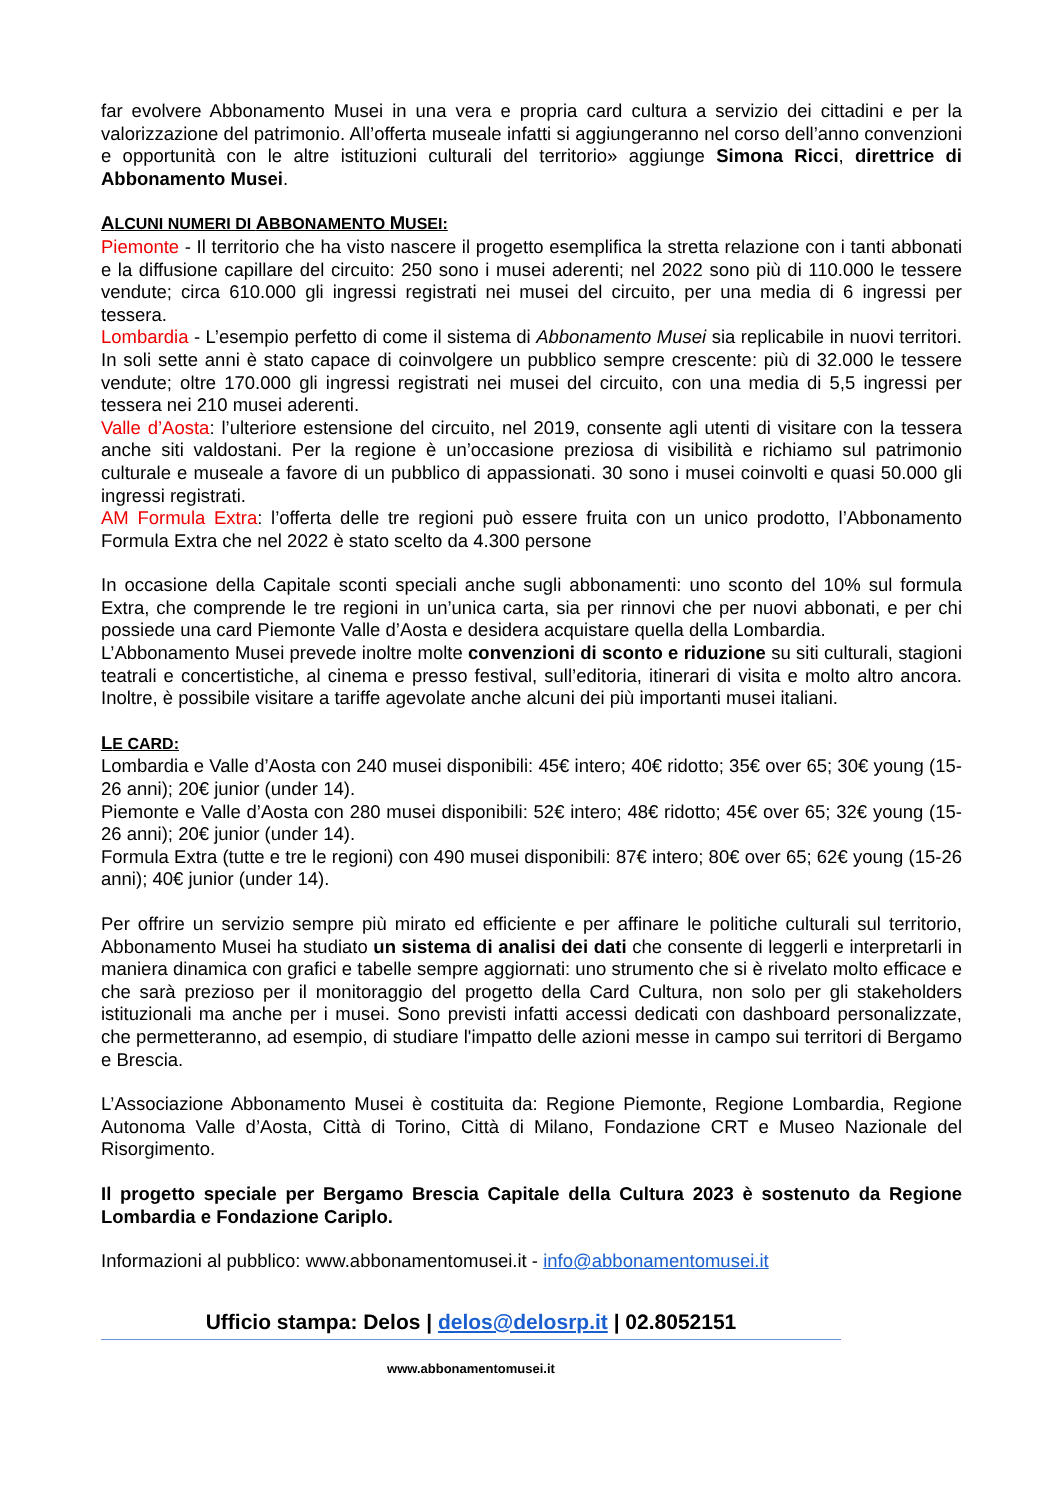far evolvere Abbonamento Musei in una vera e propria card cultura a servizio dei cittadini e per la valorizzazione del patrimonio. All’offerta museale infatti si aggiungeranno nel corso dell’anno convenzioni e opportunità con le altre istituzioni culturali del territorio» aggiunge Simona Ricci, direttrice di Abbonamento Musei.
ALCUNI NUMERI DI ABBONAMENTO MUSEI:
Piemonte - Il territorio che ha visto nascere il progetto esemplifica la stretta relazione con i tanti abbonati e la diffusione capillare del circuito: 250 sono i musei aderenti; nel 2022 sono più di 110.000 le tessere vendute; circa 610.000 gli ingressi registrati nei musei del circuito, per una media di 6 ingressi per tessera.
Lombardia - L’esempio perfetto di come il sistema di Abbonamento Musei sia replicabile in nuovi territori. In soli sette anni è stato capace di coinvolgere un pubblico sempre crescente: più di 32.000 le tessere vendute; oltre 170.000 gli ingressi registrati nei musei del circuito, con una media di 5,5 ingressi per tessera nei 210 musei aderenti.
Valle d’Aosta: l’ulteriore estensione del circuito, nel 2019, consente agli utenti di visitare con la tessera anche siti valdostani. Per la regione è un’occasione preziosa di visibilità e richiamo sul patrimonio culturale e museale a favore di un pubblico di appassionati. 30 sono i musei coinvolti e quasi 50.000 gli ingressi registrati.
AM Formula Extra: l’offerta delle tre regioni può essere fruita con un unico prodotto, l’Abbonamento Formula Extra che nel 2022 è stato scelto da 4.300 persone
In occasione della Capitale sconti speciali anche sugli abbonamenti: uno sconto del 10% sul formula Extra, che comprende le tre regioni in un’unica carta, sia per rinnovi che per nuovi abbonati, e per chi possiede una card Piemonte Valle d’Aosta e desidera acquistare quella della Lombardia.
L’Abbonamento Musei prevede inoltre molte convenzioni di sconto e riduzione su siti culturali, stagioni teatrali e concertistiche, al cinema e presso festival, sull’editoria, itinerari di visita e molto altro ancora. Inoltre, è possibile visitare a tariffe agevolate anche alcuni dei più importanti musei italiani.
LE CARD:
Lombardia e Valle d’Aosta con 240 musei disponibili: 45€ intero; 40€ ridotto; 35€ over 65; 30€ young (15-26 anni); 20€ junior (under 14).
Piemonte e Valle d’Aosta con 280 musei disponibili: 52€ intero; 48€ ridotto; 45€ over 65; 32€ young (15-26 anni); 20€ junior (under 14).
Formula Extra (tutte e tre le regioni) con 490 musei disponibili: 87€ intero; 80€ over 65; 62€ young (15-26 anni); 40€ junior (under 14).
Per offrire un servizio sempre più mirato ed efficiente e per affinare le politiche culturali sul territorio, Abbonamento Musei ha studiato un sistema di analisi dei dati che consente di leggerli e interpretarli in maniera dinamica con grafici e tabelle sempre aggiornati: uno strumento che si è rivelato molto efficace e che sarà prezioso per il monitoraggio del progetto della Card Cultura, non solo per gli stakeholders istituzionali ma anche per i musei. Sono previsti infatti accessi dedicati con dashboard personalizzate, che permetteranno, ad esempio, di studiare l'impatto delle azioni messe in campo sui territori di Bergamo e Brescia.
L’Associazione Abbonamento Musei è costituita da: Regione Piemonte, Regione Lombardia, Regione Autonoma Valle d’Aosta, Città di Torino, Città di Milano, Fondazione CRT e Museo Nazionale del Risorgimento.
Il progetto speciale per Bergamo Brescia Capitale della Cultura 2023 è sostenuto da Regione Lombardia e Fondazione Cariplo.
Informazioni al pubblico: www.abbonamentomusei.it - info@abbonamentomusei.it
Ufficio stampa: Delos | delos@delosrp.it | 02.8052151
www.abbonamentomusei.it